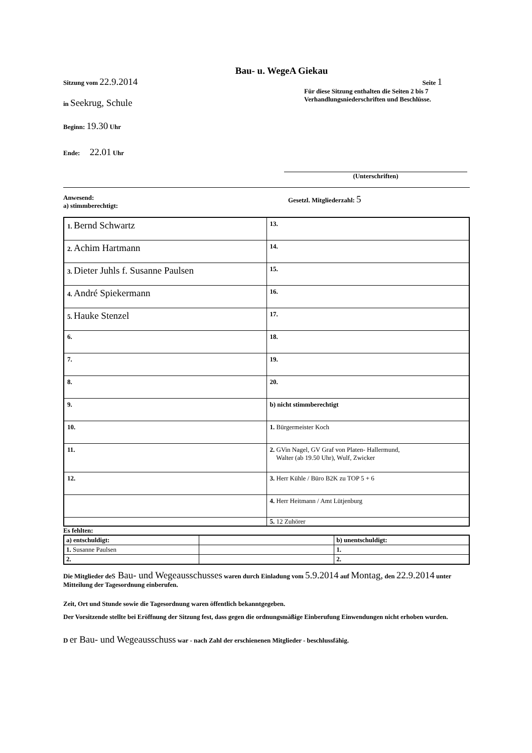Bau- u. WegeA Giekau
Sitzung vom 22.9.2014
Seite 1
in Seekrug, Schule
Für diese Sitzung enthalten die Seiten 2 bis 7
Verhandlungsniederschriften und Beschlüsse.
Beginn: 19.30 Uhr
Ende: 22.01 Uhr
(Unterschriften)
Anwesend:
a) stimmberechtigt:
Gesetzl. Mitgliederzahl: 5
| 1. Bernd Schwartz | 13. |
| 2. Achim Hartmann | 14. |
| 3. Dieter Juhls f. Susanne Paulsen | 15. |
| 4. André Spiekermann | 16. |
| 5. Hauke Stenzel | 17. |
| 6. | 18. |
| 7. | 19. |
| 8. | 20. |
| 9. | b) nicht stimmberechtigt |
| 10. | 1. Bürgermeister Koch |
| 11. | 2. GVin Nagel, GV Graf von Platen- Hallermund, Walter (ab 19.50 Uhr), Wulf, Zwicker |
| 12. | 3. Herr Kühle / Büro B2K zu TOP 5 + 6 |
| | 4. Herr Heitmann / Amt Lütjenburg |
| | 5. 12 Zuhörer |
Es fehlten:
| a) entschuldigt: | | b) unentschuldigt: |
| 1. Susanne Paulsen | | 1. |
| 2. | | 2. |
Die Mitglieder de s Bau- und Wegeausschusses waren durch Einladung vom 5.9.2014 auf Montag, den 22.9.2014 unter Mitteilung der Tagesordnung einberufen.
Zeit, Ort und Stunde sowie die Tagesordnung waren öffentlich bekanntgegeben.
Der Vorsitzende stellte bei Eröffnung der Sitzung fest, dass gegen die ordnungsmäßige Einberufung Einwendungen nicht erhoben wurden.
D er Bau- und Wegeausschuss war - nach Zahl der erschienenen Mitglieder - beschlussfähig.